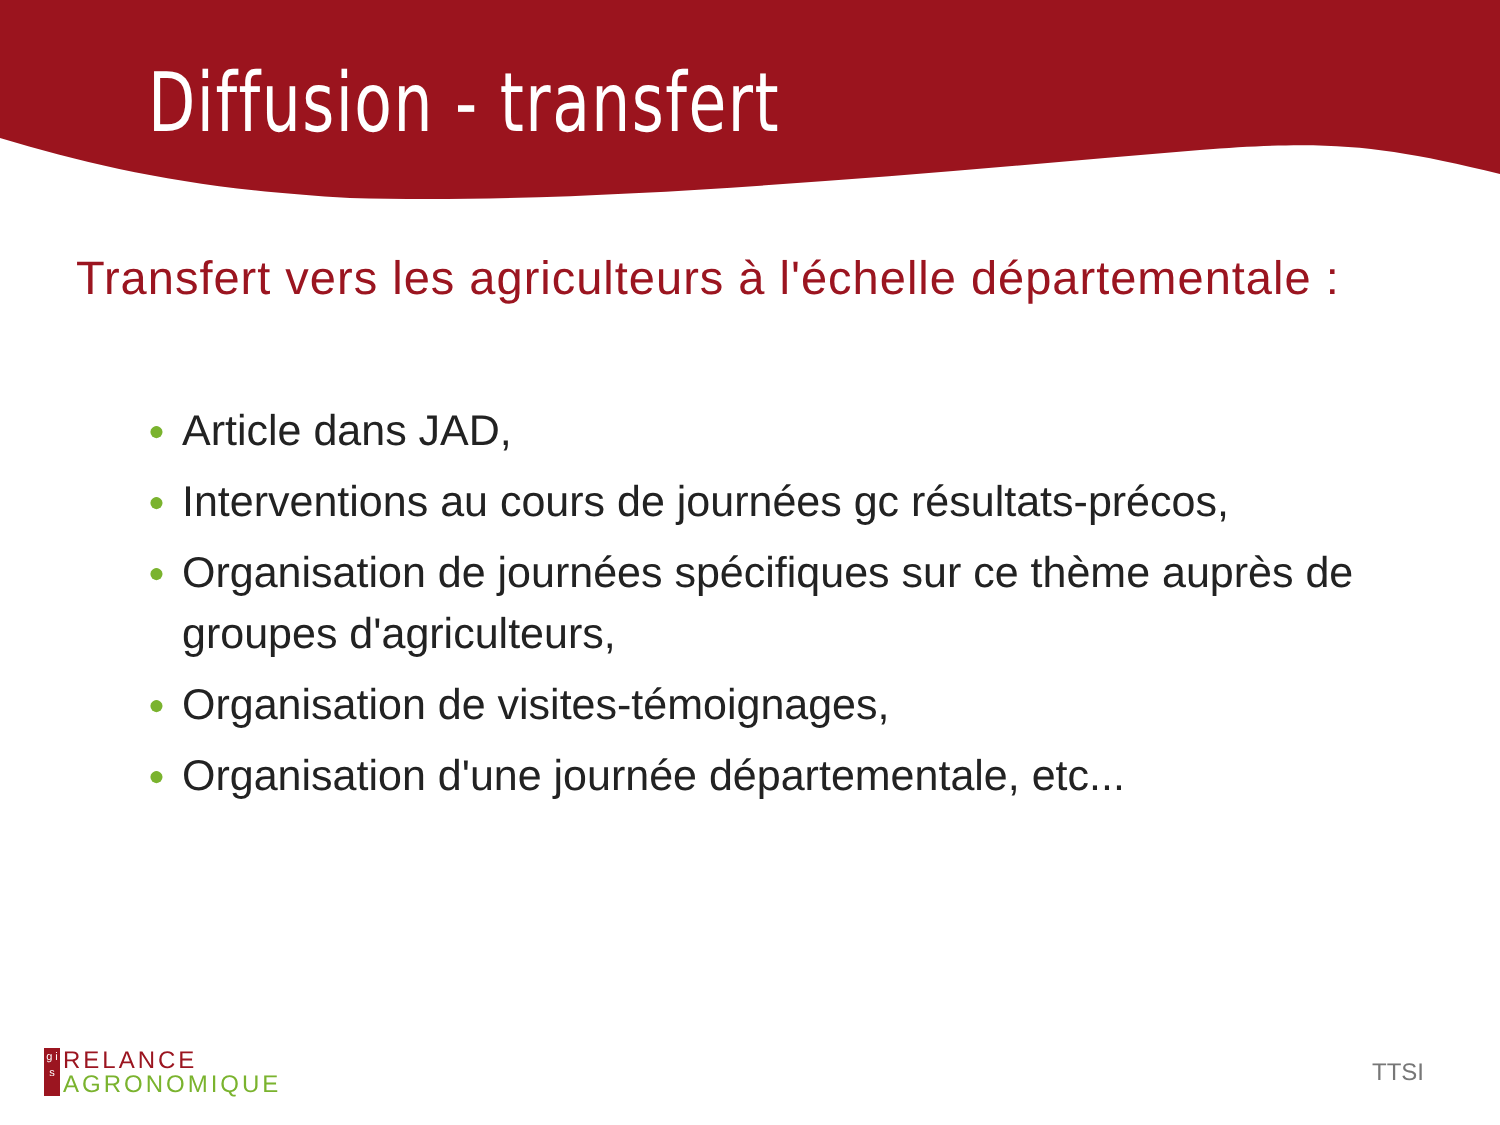Diffusion - transfert
Transfert vers les agriculteurs à l'échelle départementale :
● Article dans JAD,
● Interventions au cours de journées gc résultats-précos,
● Organisation de journées spécifiques sur ce thème auprès de groupes d'agriculteurs,
● Organisation de visites-témoignages,
● Organisation d'une journée départementale, etc...
g i s
RELANCE
AGRONOMIQUE
TTSI